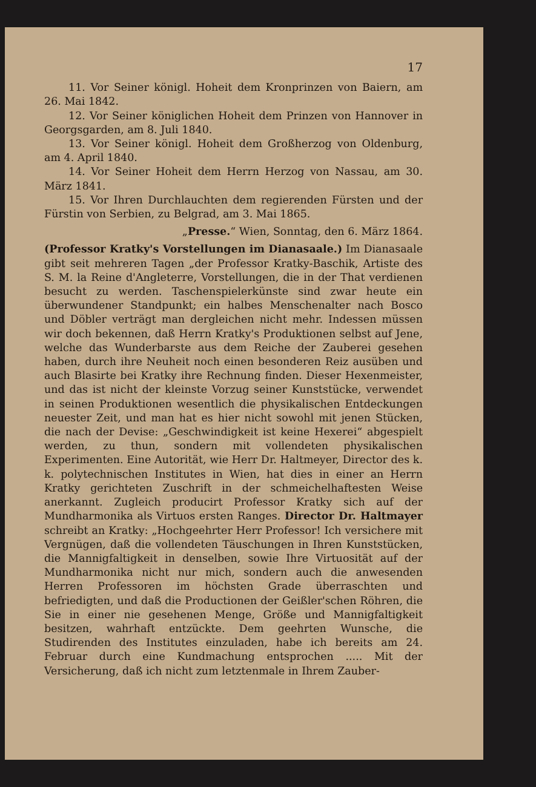17
11. Vor Seiner königl. Hoheit dem Kronprinzen von Baiern, am 26. Mai 1842.
12. Vor Seiner königlichen Hoheit dem Prinzen von Hannover in Georgsgarden, am 8. Juli 1840.
13. Vor Seiner königl. Hoheit dem Großherzog von Oldenburg, am 4. April 1840.
14. Vor Seiner Hoheit dem Herrn Herzog von Nassau, am 30. März 1841.
15. Vor Ihren Durchlauchten dem regierenden Fürsten und der Fürstin von Serbien, zu Belgrad, am 3. Mai 1865.
„Presse.“ Wien, Sonntag, den 6. März 1864.
(Professor Kratky's Vorstellungen im Dianasaale.) Im Dianasaale gibt seit mehreren Tagen „der Professor Kratky-Baschik, Artiste des S. M. la Reine d'Angleterre, Vorstellungen, die in der That verdienen besucht zu werden. Taschenspielerkünste sind zwar heute ein überwundener Standpunkt; ein halbes Menschenalter nach Bosco und Döbler verträgt man dergleichen nicht mehr. Indessen müssen wir doch bekennen, daß Herrn Kratky's Produktionen selbst auf Jene, welche das Wunderbarste aus dem Reiche der Zauberei gesehen haben, durch ihre Neuheit noch einen besonderen Reiz ausüben und auch Blasirte bei Kratky ihre Rechnung finden. Dieser Hexenmeister, und das ist nicht der kleinste Vorzug seiner Kunststücke, verwendet in seinen Produktionen wesentlich die physikalischen Entdeckungen neuester Zeit, und man hat es hier nicht sowohl mit jenen Stücken, die nach der Devise: „Geschwindigkeit ist keine Hexerei“ abgespielt werden, zu thun, sondern mit vollendeten physikalischen Experimenten. Eine Autorität, wie Herr Dr. Haltmeyer, Director des k. k. polytechnischen Institutes in Wien, hat dies in einer an Herrn Kratky gerichteten Zuschrift in der schmeichelhaftesten Weise anerkannt. Zugleich producirt Professor Kratky sich auf der Mundharmonika als Virtuos ersten Ranges. Director Dr. Haltmayer schreibt an Kratky: „Hochgeehrter Herr Professor! Ich versichere mit Vergnügen, daß die vollendeten Täuschungen in Ihren Kunststücken, die Mannigfaltigkeit in denselben, sowie Ihre Virtuosität auf der Mundharmonika nicht nur mich, sondern auch die anwesenden Herren Professoren im höchsten Grade überraschten und befriedigten, und daß die Productionen der Geißler'schen Röhren, die Sie in einer nie gesehenen Menge, Größe und Mannigfaltigkeit besitzen, wahrhaft entzückte. Dem geehrten Wunsche, die Studirenden des Institutes einzuladen, habe ich bereits am 24. Februar durch eine Kundmachung entsprochen ..... Mit der Versicherung, daß ich nicht zum letztenmale in Ihrem Zauber-